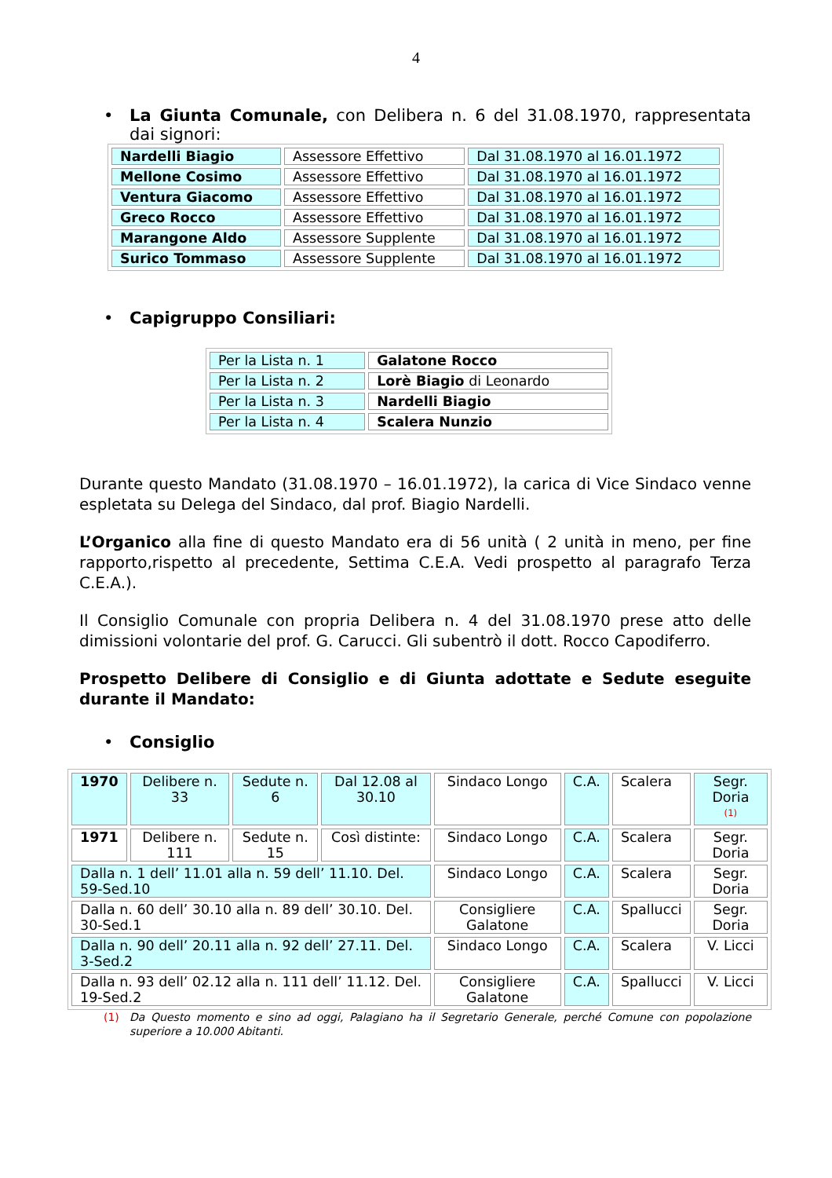4
• La Giunta Comunale, con Delibera n. 6 del 31.08.1970, rappresentata dai signori:
| Nardelli Biagio | Assessore Effettivo | Dal 31.08.1970 al 16.01.1972 |
| Mellone Cosimo | Assessore Effettivo | Dal 31.08.1970 al 16.01.1972 |
| Ventura Giacomo | Assessore Effettivo | Dal 31.08.1970 al 16.01.1972 |
| Greco Rocco | Assessore Effettivo | Dal 31.08.1970 al 16.01.1972 |
| Marangone Aldo | Assessore Supplente | Dal 31.08.1970 al 16.01.1972 |
| Surico Tommaso | Assessore Supplente | Dal 31.08.1970 al 16.01.1972 |
• Capigruppo Consiliari:
| Per la Lista n. 1 | Galatone Rocco |
| Per la Lista n. 2 | Lorè Biagio di Leonardo |
| Per la Lista n. 3 | Nardelli Biagio |
| Per la Lista n. 4 | Scalera Nunzio |
Durante questo Mandato (31.08.1970 – 16.01.1972), la carica di Vice Sindaco venne espletata su Delega del Sindaco, dal prof. Biagio Nardelli.
L’Organico alla fine di questo Mandato era di 56 unità ( 2 unità in meno, per fine rapporto,rispetto al precedente, Settima C.E.A. Vedi prospetto al paragrafo Terza C.E.A.).
Il Consiglio Comunale con propria Delibera n. 4 del 31.08.1970 prese atto delle dimissioni volontarie del prof. G. Carucci. Gli subentrò il dott. Rocco Capodiferro.
Prospetto Delibere di Consiglio e di Giunta adottate e Sedute eseguite durante il Mandato:
• Consiglio
| 1970 | Delibere n. 33 | Sedute n. 6 | Dal 12.08 al 30.10 | Sindaco Longo | C.A. | Scalera | Segr. Doria <sup>(1)</sup> |
| 1971 | Delibere n. 111 | Sedute n. 15 | Così distinte: | Sindaco Longo | C.A. | Scalera | Segr. Doria |
| Dalla n. 1 dell’ 11.01 alla n. 59 dell’ 11.10. Del. 59-Sed.10 | | | | Sindaco Longo | C.A. | Scalera | Segr. Doria |
| Dalla n. 60 dell’ 30.10 alla n. 89 dell’ 30.10. Del. 30-Sed.1 | | | | Consigliere Galatone | C.A. | Spallucci | Segr. Doria |
| Dalla n. 90 dell’ 20.11 alla n. 92 dell’ 27.11. Del. 3-Sed.2 | | | | Sindaco Longo | C.A. | Scalera | V. Licci |
| Dalla n. 93 dell’ 02.12 alla n. 111 dell’ 11.12. Del. 19-Sed.2 | | | | Consigliere Galatone | C.A. | Spallucci | V. Licci |
(1) Da Questo momento e sino ad oggi, Palagiano ha il Segretario Generale, perché Comune con popolazione superiore a 10.000 Abitanti.